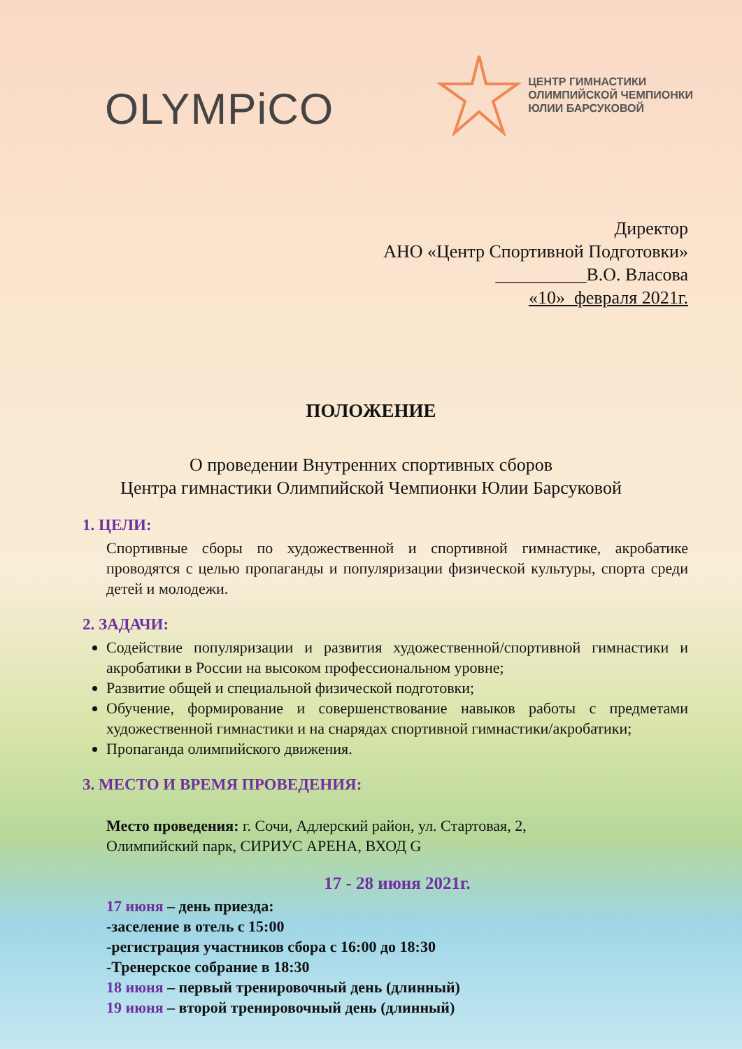OLYMPiCO
ЦЕНТР ГИМНАСТИКИ
ОЛИМПИЙСКОЙ ЧЕМПИОНКИ
ЮЛИИ БАРСУКОВОЙ
Директор
АНО «Центр Спортивной Подготовки»
__________В.О. Власова
«10» февраля 2021г.
ПОЛОЖЕНИЕ
О проведении Внутренних спортивных сборов
Центра гимнастики Олимпийской Чемпионки Юлии Барсуковой
1. ЦЕЛИ:
Спортивные сборы по художественной и спортивной гимнастике, акробатике проводятся с целью пропаганды и популяризации физической культуры, спорта среди детей и молодежи.
2. ЗАДАЧИ:
Содействие популяризации и развития художественной/спортивной гимнастики и акробатики в России на высоком профессиональном уровне;
Развитие общей и специальной физической подготовки;
Обучение, формирование и совершенствование навыков работы с предметами художественной гимнастики и на снарядах спортивной гимнастики/акробатики;
Пропаганда олимпийского движения.
3. МЕСТО И ВРЕМЯ ПРОВЕДЕНИЯ:
Место проведения: г. Сочи, Адлерский район, ул. Стартовая, 2,
Олимпийский парк, СИРИУС АРЕНА, ВХОД G
17 - 28 июня 2021г.
17 июня – день приезда:
-заселение в отель с 15:00
-регистрация участников сбора с 16:00 до 18:30
-Тренерское собрание в 18:30
18 июня – первый тренировочный день (длинный)
19 июня – второй тренировочный день (длинный)